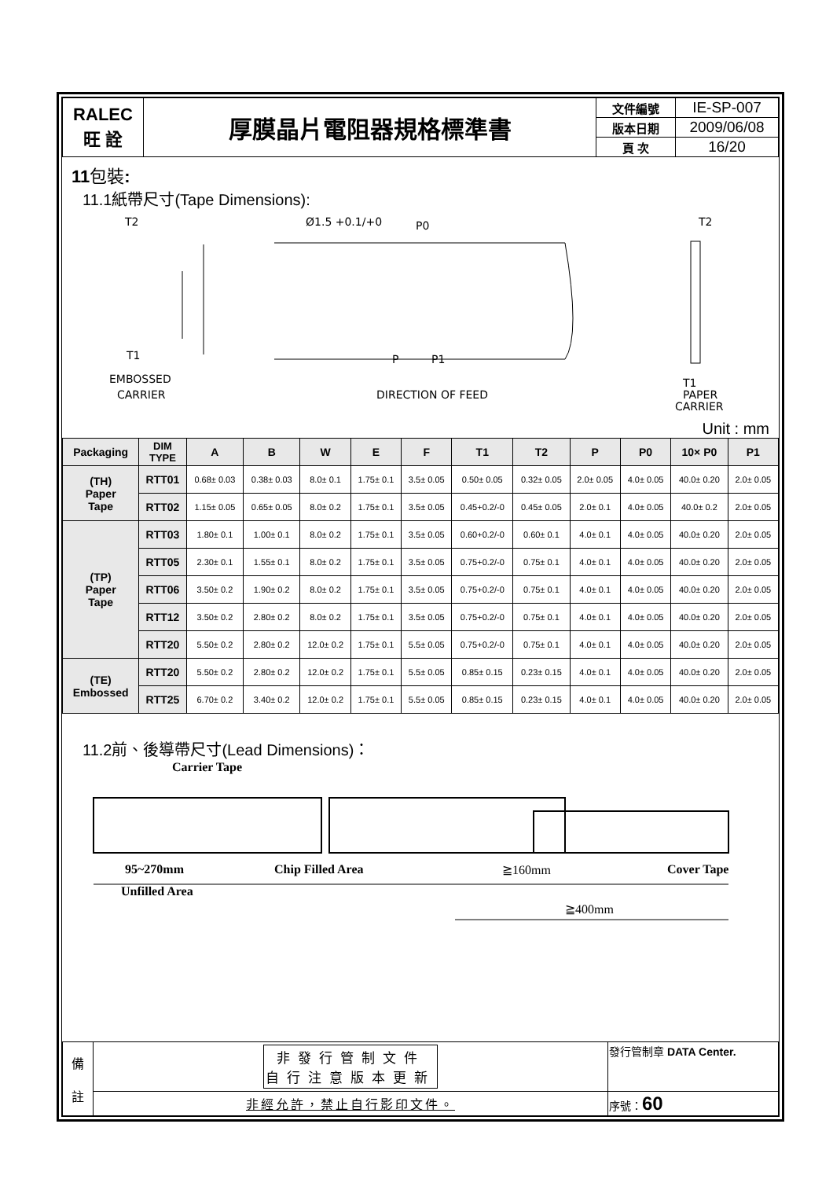| RALEC 旺 詮 | 厚膜晶片電阻器規格標準書 | 文件編號 | IE-SP-007 |
| | | 版本日期 | 2009/06/08 |
| | | 頁 次 | 16/20 |
11包裝:
11.1紙帶尺寸(Tape Dimensions):
EMBOSSED
CARRIER
T2
T1
Ø1.5 +0.1/+0
P0
DIRECTION OF FEED
P
P1
T2
T1
PAPER
CARRIER
Unit : mm
| Packaging | DIM TYPE | A | B | W | E | F | T1 | T2 | P | P0 | 10× P0 | P1 |
| --- | --- | --- | --- | --- | --- | --- | --- | --- | --- | --- | --- | --- |
| (TH) Paper Tape | RTT01 | 0.68± 0.03 | 0.38± 0.03 | 8.0± 0.1 | 1.75± 0.1 | 3.5± 0.05 | 0.50± 0.05 | 0.32± 0.05 | 2.0± 0.05 | 4.0± 0.05 | 40.0± 0.20 | 2.0± 0.05 |
| | RTT02 | 1.15± 0.05 | 0.65± 0.05 | 8.0± 0.2 | 1.75± 0.1 | 3.5± 0.05 | 0.45+0.2/-0 | 0.45± 0.05 | 2.0± 0.1 | 4.0± 0.05 | 40.0± 0.2 | 2.0± 0.05 |
| (TP) Paper Tape | RTT03 | 1.80± 0.1 | 1.00± 0.1 | 8.0± 0.2 | 1.75± 0.1 | 3.5± 0.05 | 0.60+0.2/-0 | 0.60± 0.1 | 4.0± 0.1 | 4.0± 0.05 | 40.0± 0.20 | 2.0± 0.05 |
| | RTT05 | 2.30± 0.1 | 1.55± 0.1 | 8.0± 0.2 | 1.75± 0.1 | 3.5± 0.05 | 0.75+0.2/-0 | 0.75± 0.1 | 4.0± 0.1 | 4.0± 0.05 | 40.0± 0.20 | 2.0± 0.05 |
| | RTT06 | 3.50± 0.2 | 1.90± 0.2 | 8.0± 0.2 | 1.75± 0.1 | 3.5± 0.05 | 0.75+0.2/-0 | 0.75± 0.1 | 4.0± 0.1 | 4.0± 0.05 | 40.0± 0.20 | 2.0± 0.05 |
| | RTT12 | 3.50± 0.2 | 2.80± 0.2 | 8.0± 0.2 | 1.75± 0.1 | 3.5± 0.05 | 0.75+0.2/-0 | 0.75± 0.1 | 4.0± 0.1 | 4.0± 0.05 | 40.0± 0.20 | 2.0± 0.05 |
| | RTT20 | 5.50± 0.2 | 2.80± 0.2 | 12.0± 0.2 | 1.75± 0.1 | 5.5± 0.05 | 0.75+0.2/-0 | 0.75± 0.1 | 4.0± 0.1 | 4.0± 0.05 | 40.0± 0.20 | 2.0± 0.05 |
| (TE) Embossed | RTT20 | 5.50± 0.2 | 2.80± 0.2 | 12.0± 0.2 | 1.75± 0.1 | 5.5± 0.05 | 0.85± 0.15 | 0.23± 0.15 | 4.0± 0.1 | 4.0± 0.05 | 40.0± 0.20 | 2.0± 0.05 |
| | RTT25 | 6.70± 0.2 | 3.40± 0.2 | 12.0± 0.2 | 1.75± 0.1 | 5.5± 0.05 | 0.85± 0.15 | 0.23± 0.15 | 4.0± 0.1 | 4.0± 0.05 | 40.0± 0.20 | 2.0± 0.05 |
11.2前、後導帶尺寸(Lead Dimensions)：
Carrier Tape
95~270mm Chip Filled Area ≧160mm Cover Tape
Unfilled Area
≧400mm
| 備 註 | 非發行管制文件 自行注意版本更新 | 發行管制章 DATA Center. |
| | 非經允許，禁止自行影印文件。 | 序號： 60 |